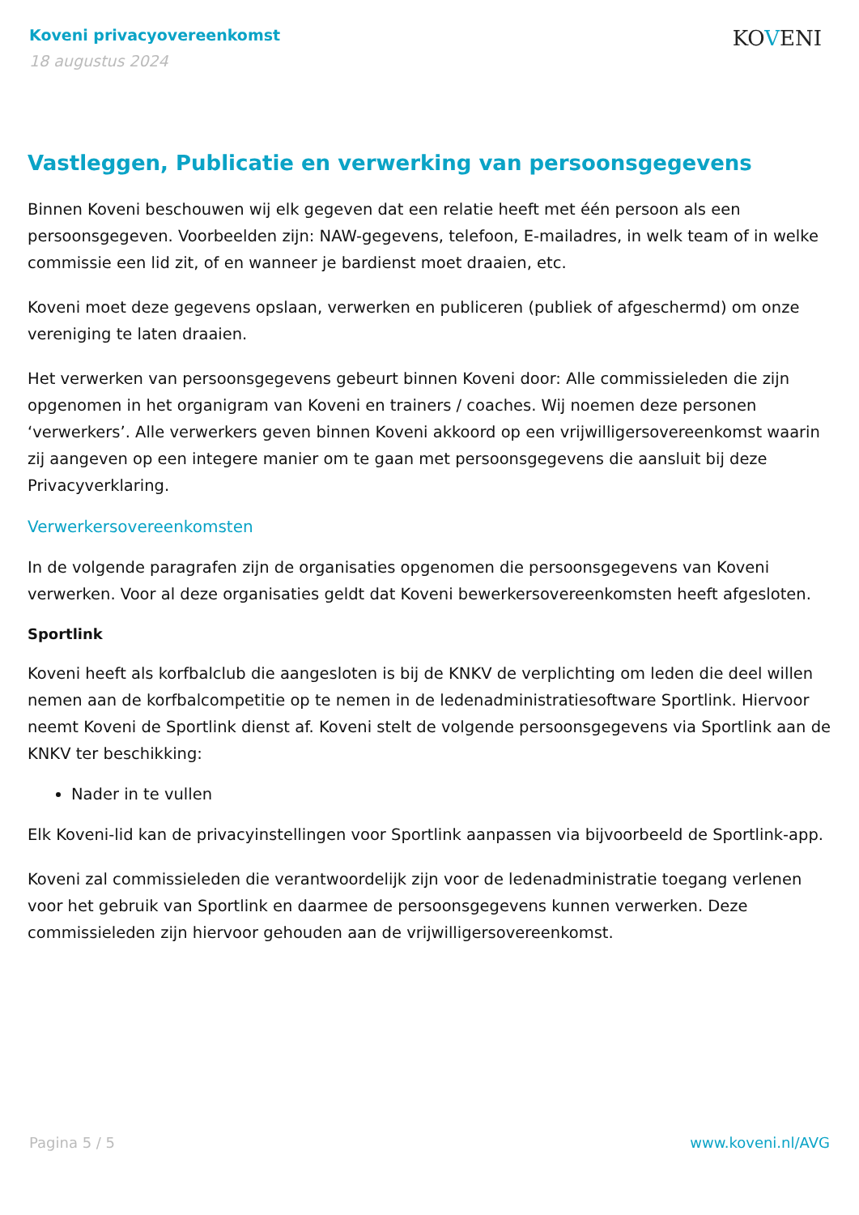Koveni privacyovereenkomst
18 augustus 2024
KOVENI
Vastleggen, Publicatie en verwerking van persoonsgegevens
Binnen Koveni beschouwen wij elk gegeven dat een relatie heeft met één persoon als een persoonsgegeven. Voorbeelden zijn: NAW-gegevens, telefoon, E-mailadres, in welk team of in welke commissie een lid zit, of en wanneer je bardienst moet draaien, etc.
Koveni moet deze gegevens opslaan, verwerken en publiceren (publiek of afgeschermd) om onze vereniging te laten draaien.
Het verwerken van persoonsgegevens gebeurt binnen Koveni door: Alle commissieleden die zijn opgenomen in het organigram van Koveni en trainers / coaches. Wij noemen deze personen ‘verwerkers’. Alle verwerkers geven binnen Koveni akkoord op een vrijwilligersovereenkomst waarin zij aangeven op een integere manier om te gaan met persoonsgegevens die aansluit bij deze Privacyverklaring.
Verwerkersovereenkomsten
In de volgende paragrafen zijn de organisaties opgenomen die persoonsgegevens van Koveni verwerken. Voor al deze organisaties geldt dat Koveni bewerkersovereenkomsten heeft afgesloten.
Sportlink
Koveni heeft als korfbalclub die aangesloten is bij de KNKV de verplichting om leden die deel willen nemen aan de korfbalcompetitie op te nemen in de ledenadministratiesoftware Sportlink. Hiervoor neemt Koveni de Sportlink dienst af. Koveni stelt de volgende persoonsgegevens via Sportlink aan de KNKV ter beschikking:
Nader in te vullen
Elk Koveni-lid kan de privacyinstellingen voor Sportlink aanpassen via bijvoorbeeld de Sportlink-app.
Koveni zal commissieleden die verantwoordelijk zijn voor de ledenadministratie toegang verlenen voor het gebruik van Sportlink en daarmee de persoonsgegevens kunnen verwerken. Deze commissieleden zijn hiervoor gehouden aan de vrijwilligersovereenkomst.
Pagina 5 / 5 www.koveni.nl/AVG